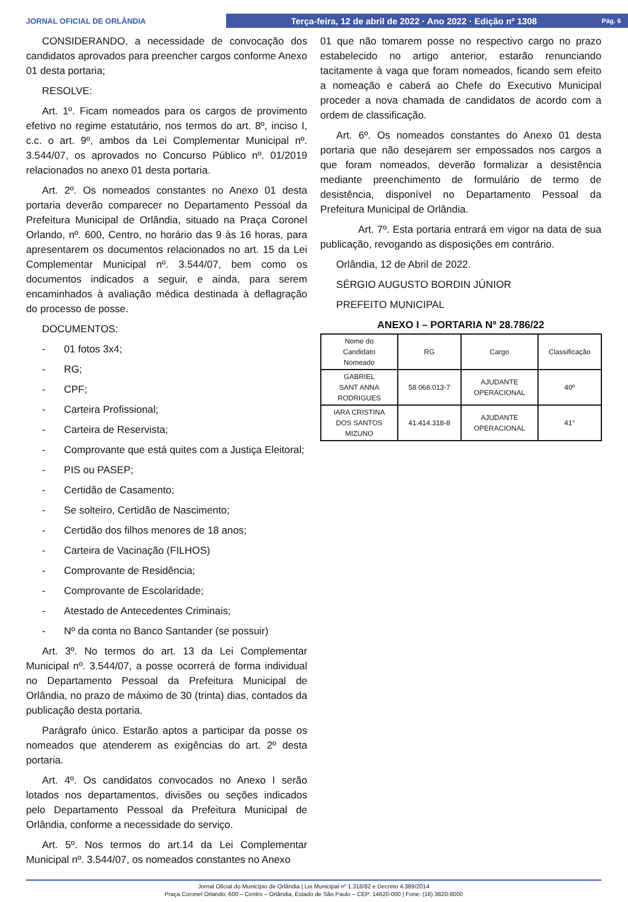JORNAL OFICIAL DE ORLÂNDIA
Terça-feira, 12 de abril de 2022 · Ano 2022 · Edição nº 1308 Pág. 6
CONSIDERANDO, a necessidade de convocação dos candidatos aprovados para preencher cargos conforme Anexo 01 desta portaria;
RESOLVE:
Art. 1º. Ficam nomeados para os cargos de provimento efetivo no regime estatutário, nos termos do art. 8º, inciso I, c.c. o art. 9º, ambos da Lei Complementar Municipal nº. 3.544/07, os aprovados no Concurso Público nº. 01/2019 relacionados no anexo 01 desta portaria.
Art. 2º. Os nomeados constantes no Anexo 01 desta portaria deverão comparecer no Departamento Pessoal da Prefeitura Municipal de Orlândia, situado na Praça Coronel Orlando, nº. 600, Centro, no horário das 9 às 16 horas, para apresentarem os documentos relacionados no art. 15 da Lei Complementar Municipal nº. 3.544/07, bem como os documentos indicados a seguir, e ainda, para serem encaminhados à avaliação médica destinada à deflagração do processo de posse.
DOCUMENTOS:
- 01 fotos 3x4;
- RG;
- CPF;
- Carteira Profissional;
- Carteira de Reservista;
- Comprovante que está quites com a Justiça Eleitoral;
- PIS ou PASEP;
- Certidão de Casamento;
- Se solteiro, Certidão de Nascimento;
- Certidão dos filhos menores de 18 anos;
- Carteira de Vacinação (FILHOS)
- Comprovante de Residência;
- Comprovante de Escolaridade;
- Atestado de Antecedentes Criminais;
- Nº da conta no Banco Santander (se possuir)
Art. 3º. No termos do art. 13 da Lei Complementar Municipal nº. 3.544/07, a posse ocorrerá de forma individual no Departamento Pessoal da Prefeitura Municipal de Orlândia, no prazo de máximo de 30 (trinta) dias, contados da publicação desta portaria.
Parágrafo único. Estarão aptos a participar da posse os nomeados que atenderem as exigências do art. 2º desta portaria.
Art. 4º. Os candidatos convocados no Anexo I serão lotados nos departamentos, divisões ou seções indicados pelo Departamento Pessoal da Prefeitura Municipal de Orlândia, conforme a necessidade do serviço.
Art. 5º. Nos termos do art.14 da Lei Complementar Municipal nº. 3.544/07, os nomeados constantes no Anexo
01 que não tomarem posse no respectivo cargo no prazo estabelecido no artigo anterior, estarão renunciando tacitamente à vaga que foram nomeados, ficando sem efeito a nomeação e caberá ao Chefe do Executivo Municipal proceder a nova chamada de candidatos de acordo com a ordem de classificação.
Art. 6º. Os nomeados constantes do Anexo 01 desta portaria que não desejarem ser empossados nos cargos a que foram nomeados, deverão formalizar a desistência mediante preenchimento de formulário de termo de desistência, disponível no Departamento Pessoal da Prefeitura Municipal de Orlândia.
Art. 7º. Esta portaria entrará em vigor na data de sua publicação, revogando as disposições em contrário.
Orlândia, 12 de Abril de 2022.
SÉRGIO AUGUSTO BORDIN JÚNIOR
PREFEITO MUNICIPAL
ANEXO I – PORTARIA Nº 28.786/22
| Nome do Candidato Nomeado | RG | Cargo | Classificação |
| GABRIEL SANT ANNA RODRIGUES | 58.068.013-7 | AJUDANTE OPERACIONAL | 40º |
| IARA CRISTINA DOS SANTOS MIZUNO | 41.414.318-8 | AJUDANTE OPERACIONAL | 41° |
Jornal Oficial do Município de Orlândia | Lei Municipal nº 1.316/82 e Decreto 4.389/2014
Praça Coronel Orlando, 600 – Centro – Orlândia, Estado de São Paulo – CEP: 14620-000 | Fone: (16) 3820-8000